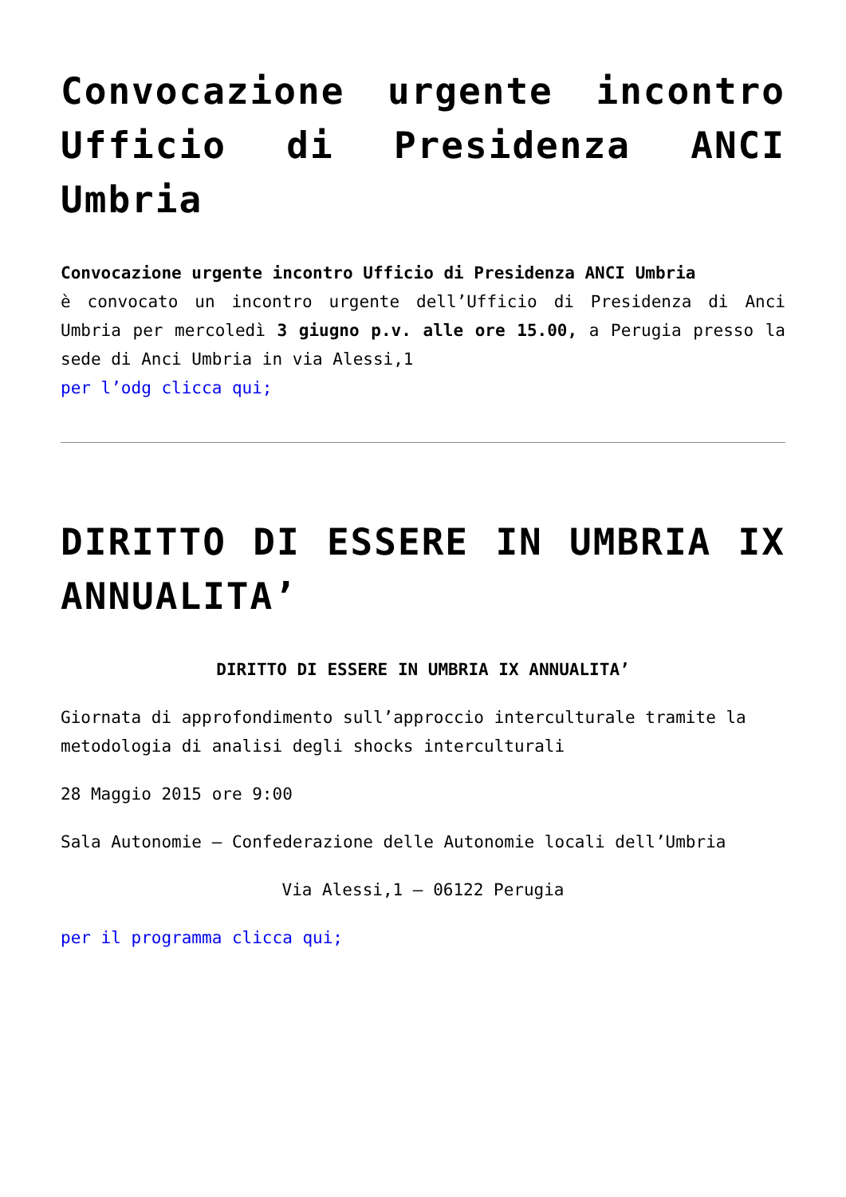Convocazione urgente incontro Ufficio di Presidenza ANCI Umbria
Convocazione urgente incontro Ufficio di Presidenza ANCI Umbria
è convocato un incontro urgente dell’Ufficio di Presidenza di Anci Umbria per mercoledì 3 giugno p.v. alle ore 15.00, a Perugia presso la sede di Anci Umbria in via Alessi,1
per l’odg clicca qui;
DIRITTO DI ESSERE IN UMBRIA IX ANNUALITA’
DIRITTO DI ESSERE IN UMBRIA IX ANNUALITA’
Giornata di approfondimento sull’approccio interculturale tramite la metodologia di analisi degli shocks interculturali
28 Maggio 2015 ore 9:00
Sala Autonomie – Confederazione delle Autonomie locali dell’Umbria
Via Alessi,1 – 06122 Perugia
per il programma clicca qui;